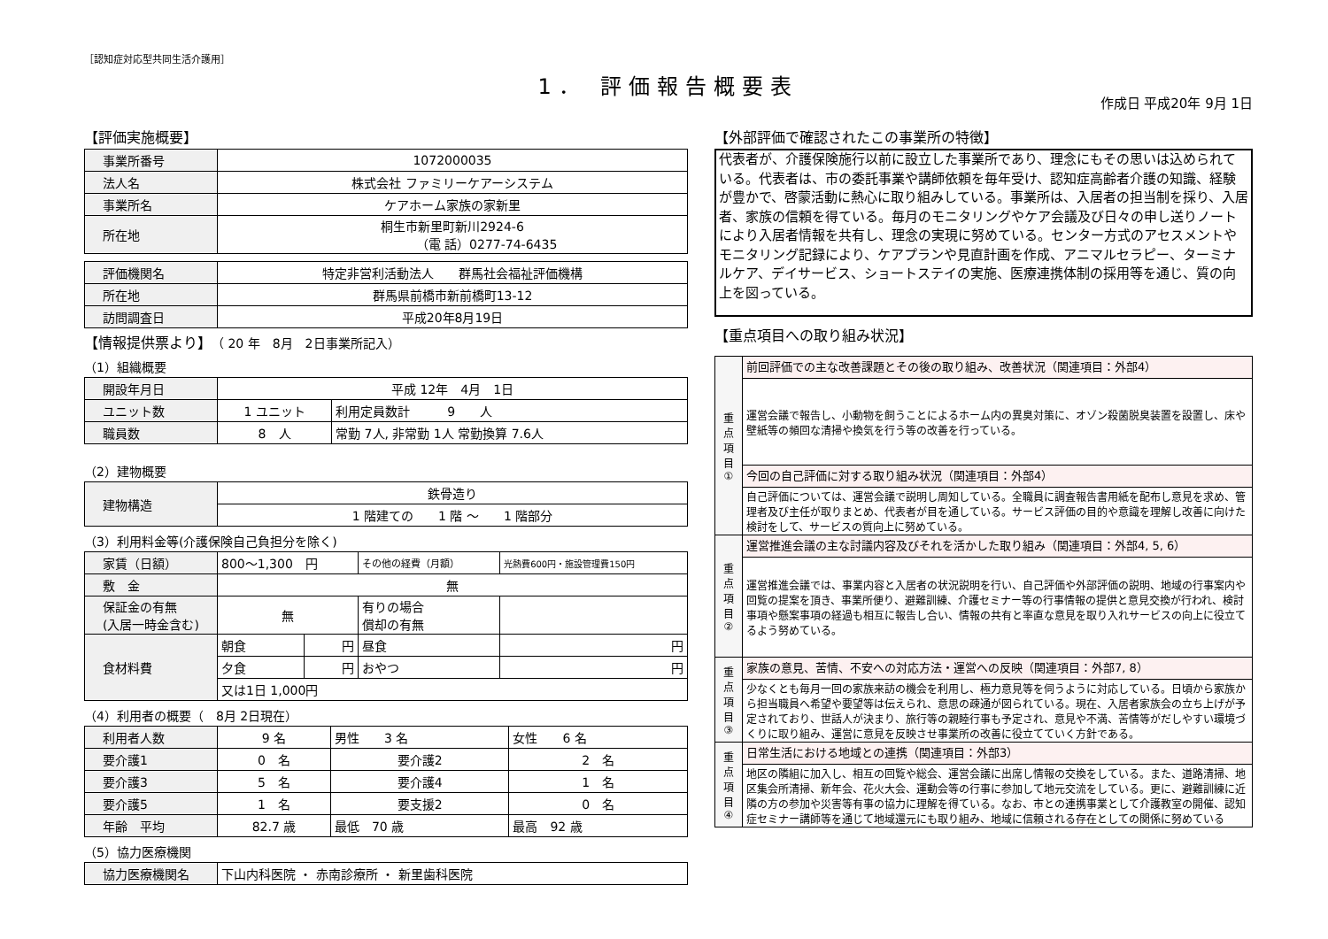［認知症対応型共同生活介護用］
1． 評価報告概要表
作成日 平成20年 9月 1日
【評価実施概要】
| 事業所番号 | 1072000035 |
| 法人名 | 株式会社 ファミリーケアーシステム |
| 事業所名 | ケアホーム家族の家新里 |
| 所在地 | 桐生市新里町新川2924-6 （電 話）0277-74-6435 |
| 評価機関名 | 特定非営利活動法人 群馬社会福祉評価機構 |
| 所在地 | 群馬県前橋市新前橋町13-12 |
| 訪問調査日 | 平成20年8月19日 |
【情報提供票より】（ 20 年　8月　2日事業所記入）
（1）組織概要
| 開設年月日 | 平成 12年 4月 1日 | |
| ユニット数 | 1 ユニット | 利用定員数計 9 人 |
| 職員数 | 8 人 | 常勤 7人, 非常勤 1人 常勤換算 7.6人 |
（2）建物概要
| 建物構造 | 鉄骨造り |
| | 1 階建ての 1 階 ～ 1 階部分 |
（3）利用料金等(介護保険自己負担分を除く)
| 家賃（日額） | 800～1,300 円 | | その他の経費（月額） | 光熱費600円・施設管理費150円 |
| 敷 金 | 無 | | | |
| 保証金の有無 (入居一時金含む) | 無 | | 有りの場合 償却の有無 | |
| 食材料費 | 朝食 | 円 | 昼食 | 円 |
| | 夕食 | 円 | おやつ | 円 |
| | 又は1日 1,000円 | | | |
（4）利用者の概要（　8月 2日現在）
| 利用者人数 | 9 名 | 男性 3 名 | 女性 6 名 |
| 要介護1 | 0 名 | 要介護2 | 2 名 |
| 要介護3 | 5 名 | 要介護4 | 1 名 |
| 要介護5 | 1 名 | 要支援2 | 0 名 |
| 年齢 平均 | 82.7 歳 | 最低 70 歳 | 最高 92 歳 |
（5）協力医療機関
| 協力医療機関名 | 下山内科医院 ・ 赤南診療所 ・ 新里歯科医院 |
【外部評価で確認されたこの事業所の特徴】
代表者が、介護保険施行以前に設立した事業所であり、理念にもその思いは込められている。代表者は、市の委託事業や講師依頼を毎年受け、認知症高齢者介護の知識、経験が豊かで、啓蒙活動に熱心に取り組みしている。事業所は、入居者の担当制を採り、入居者、家族の信頼を得ている。毎月のモニタリングやケア会議及び日々の申し送りノートにより入居者情報を共有し、理念の実現に努めている。センター方式のアセスメントやモニタリング記録により、ケアプランや見直計画を作成、アニマルセラピー、ターミナルケア、デイサービス、ショートステイの実施、医療連携体制の採用等を通じ、質の向上を図っている。
【重点項目への取り組み状況】
| 重 点 項 目 ① | 前回評価での主な改善課題とその後の取り組み、改善状況（関連項目：外部4） |
| | 運営会議で報告し、小動物を飼うことによるホーム内の異臭対策に、オゾン殺菌脱臭装置を設置し、床や壁紙等の頻回な清掃や換気を行う等の改善を行っている。 |
| | 今回の自己評価に対する取り組み状況（関連項目：外部4） |
| | 自己評価については、運営会議で説明し周知している。全職員に調査報告書用紙を配布し意見を求め、管理者及び主任が取りまとめ、代表者が目を通している。サービス評価の目的や意識を理解し改善に向けた検討をして、サービスの質向上に努めている。 |
| 重 点 項 目 ② | 運営推進会議の主な討議内容及びそれを活かした取り組み（関連項目：外部4, 5, 6） |
| | 運営推進会議では、事業内容と入居者の状況説明を行い、自己評価や外部評価の説明、地域の行事案内や回覧の提案を頂き、事業所便り、避難訓練、介護セミナー等の行事情報の提供と意見交換が行われ、検討事項や懸案事項の経過も相互に報告し合い、情報の共有と率直な意見を取り入れサービスの向上に役立てるよう努めている。 |
| 重 点 項 目 ③ | 家族の意見、苦情、不安への対応方法・運営への反映（関連項目：外部7, 8） |
| | 少なくとも毎月一回の家族来訪の機会を利用し、極力意見等を伺うように対応している。日頃から家族から担当職員へ希望や要望等は伝えられ、意思の疎通が図られている。現在、入居者家族会の立ち上げが予定されており、世話人が決まり、旅行等の親睦行事も予定され、意見や不満、苦情等がだしやすい環境づくりに取り組み、運営に意見を反映させ事業所の改善に役立てていく方針である。 |
| 重 点 項 目 ④ | 日常生活における地域との連携（関連項目：外部3） |
| | 地区の隣組に加入し、相互の回覧や総会、運営会議に出席し情報の交換をしている。また、道路清掃、地区集会所清掃、新年会、花火大会、運動会等の行事に参加して地元交流をしている。更に、避難訓練に近隣の方の参加や災害等有事の協力に理解を得ている。なお、市との連携事業として介護教室の開催、認知症セミナー講師等を通じて地域還元にも取り組み、地域に信頼される存在としての関係に努めている |